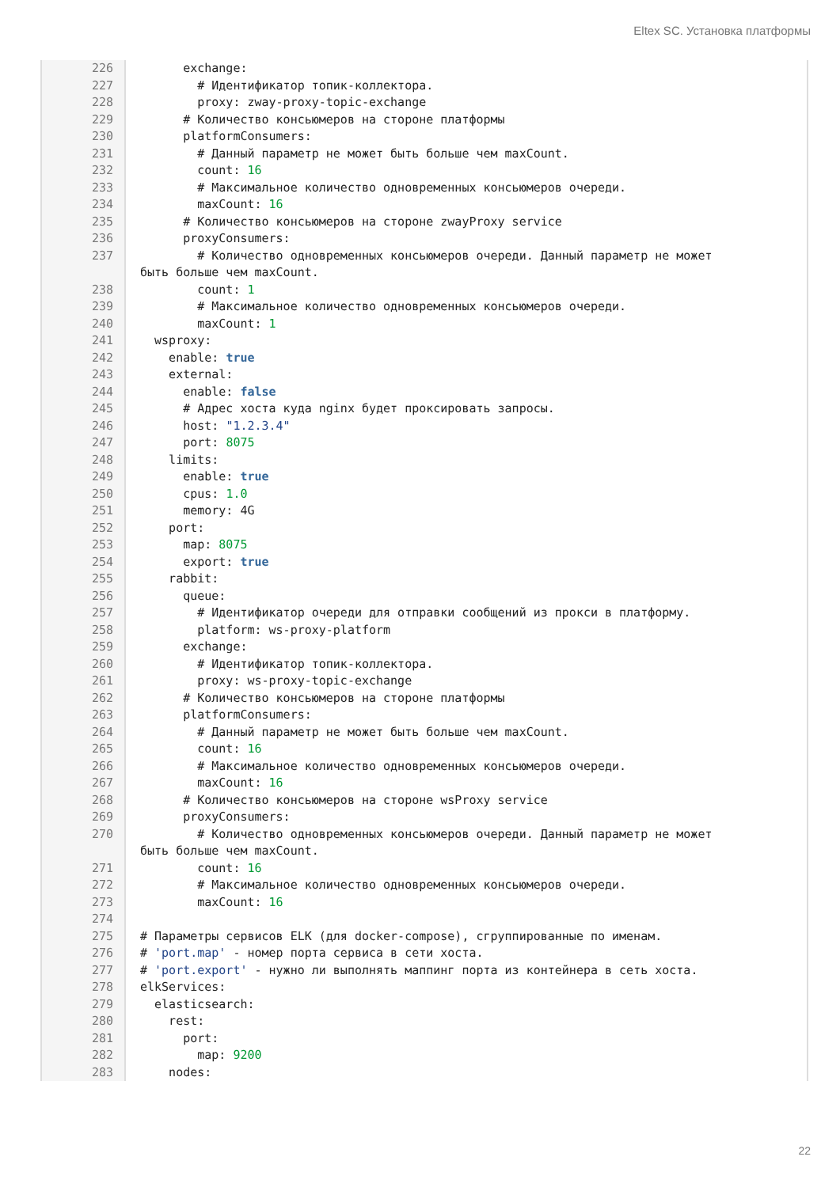Eltex SC. Установка платформы
226 227 228 229 230 231 232 233 234 235 236 237 238 239 240 241 242 243 244 245 246 247 248 249 250 251 252 253 254 255 256 257 258 259 260 261 262 263 264 265 266 267 268 269 270 271 272 273 274 275 276 277 278 279 280 281 282 283
exchange: # Идентификатор топик-коллектора. proxy: zway-proxy-topic-exchange # Количество консьюмеров на стороне платформы platformConsumers: # Данный параметр не может быть больше чем maxCount. count: 16 # Максимальное количество одновременных консьюмеров очереди. maxCount: 16 # Количество консьюмеров на стороне zwayProxy service proxyConsumers: # Количество одновременных консьюмеров очереди. Данный параметр не может быть больше чем maxCount. count: 1 # Максимальное количество одновременных консьюмеров очереди. maxCount: 1 wsproxy: enable: true external: enable: false # Адрес хоста куда nginx будет проксировать запросы. host: "1.2.3.4" port: 8075 limits: enable: true cpus: 1.0 memory: 4G port: map: 8075 export: true rabbit: queue: # Идентификатор очереди для отправки сообщений из прокси в платформу. platform: ws-proxy-platform exchange: # Идентификатор топик-коллектора. proxy: ws-proxy-topic-exchange # Количество консьюмеров на стороне платформы platformConsumers: # Данный параметр не может быть больше чем maxCount. count: 16 # Максимальное количество одновременных консьюмеров очереди. maxCount: 16 # Количество консьюмеров на стороне wsProxy service proxyConsumers: # Количество одновременных консьюмеров очереди. Данный параметр не может быть больше чем maxCount. count: 16 # Максимальное количество одновременных консьюмеров очереди. maxCount: 16 # Параметры сервисов ELK (для docker-compose), сгруппированные по именам. # 'port.map' - номер порта сервиса в сети хоста. # 'port.export' - нужно ли выполнять маппинг порта из контейнера в сеть хоста. elkServices: elasticsearch: rest: port: map: 9200 nodes:
22